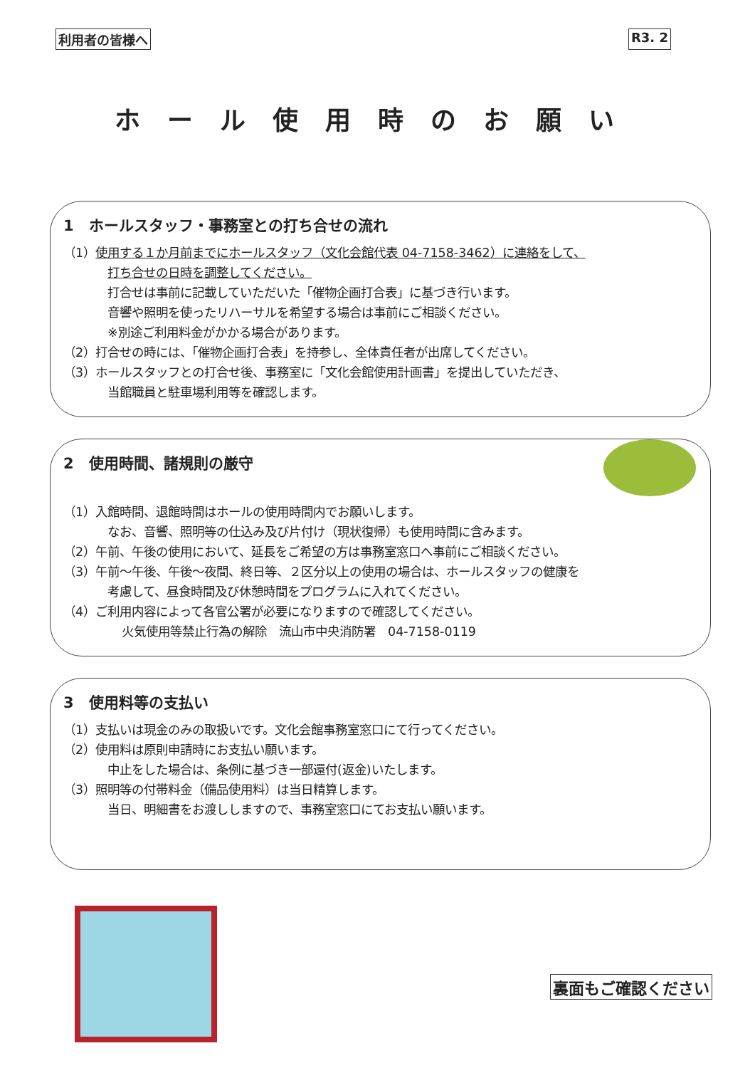利用者の皆様へ R3. 2
ホール使用時のお願い
1　ホールスタッフ・事務室との打ち合せの流れ
（1）使用する１か月前までにホールスタッフ（文化会館代表 04-7158-3462）に連絡をして、
打ち合せの日時を調整してください。
打合せは事前に記載していただいた「催物企画打合表」に基づき行います。
音響や照明を使ったリハーサルを希望する場合は事前にご相談ください。
※別途ご利用料金がかかる場合があります。
（2）打合せの時には、「催物企画打合表」を持参し、全体責任者が出席してください。
（3）ホールスタッフとの打合せ後、事務室に「文化会館使用計画書」を提出していただき、
当館職員と駐車場利用等を確認します。
2　使用時間、諸規則の厳守
（1）入館時間、退館時間はホールの使用時間内でお願いします。
なお、音響、照明等の仕込み及び片付け（現状復帰）も使用時間に含みます。
（2）午前、午後の使用において、延長をご希望の方は事務室窓口へ事前にご相談ください。
（3）午前～午後、午後～夜間、終日等、２区分以上の使用の場合は、ホールスタッフの健康を
考慮して、昼食時間及び休憩時間をプログラムに入れてください。
（4）ご利用内容によって各官公署が必要になりますので確認してください。
火気使用等禁止行為の解除　流山市中央消防署　04-7158-0119
3　使用料等の支払い
（1）支払いは現金のみの取扱いです。文化会館事務室窓口にて行ってください。
（2）使用料は原則申請時にお支払い願います。
中止をした場合は、条例に基づき一部還付(返金)いたします。
（3）照明等の付帯料金（備品使用料）は当日精算します。
当日、明細書をお渡ししますので、事務室窓口にてお支払い願います。
裏面もご確認ください